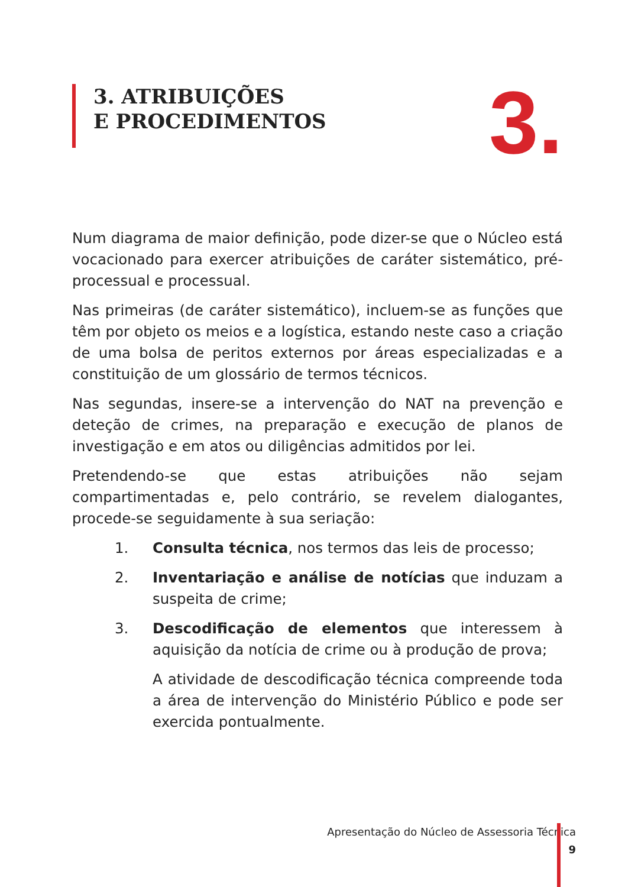3. ATRIBUIÇÕES
E PROCEDIMENTOS
3.
Num diagrama de maior definição, pode dizer-se que o Núcleo está vocacionado para exercer atribuições de caráter sistemático, pré-processual e processual.
Nas primeiras (de caráter sistemático), incluem-se as funções que têm por objeto os meios e a logística, estando neste caso a criação de uma bolsa de peritos externos por áreas especializadas e a constituição de um glossário de termos técnicos.
Nas segundas, insere-se a intervenção do NAT na prevenção e deteção de crimes, na preparação e execução de planos de investigação e em atos ou diligências admitidos por lei.
Pretendendo-se que estas atribuições não sejam compartimentadas e, pelo contrário, se revelem dialogantes, procede-se seguidamente à sua seriação:
1. Consulta técnica, nos termos das leis de processo;
2. Inventariação e análise de notícias que induzam a suspeita de crime;
3. Descodificação de elementos que interessem à aquisição da notícia de crime ou à produção de prova;
A atividade de descodificação técnica compreende toda a área de intervenção do Ministério Público e pode ser exercida pontualmente.
Apresentação do Núcleo de Assessoria Técnica
9